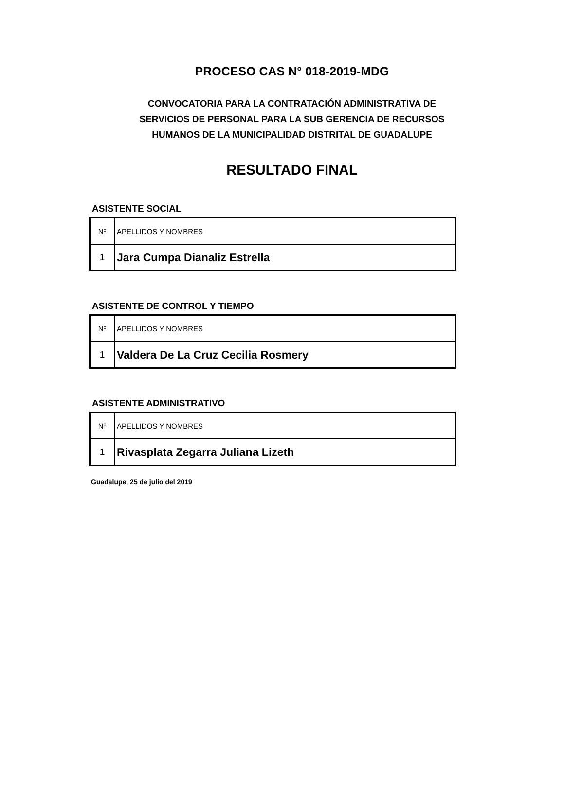PROCESO CAS N° 018-2019-MDG
CONVOCATORIA PARA LA CONTRATACIÓN ADMINISTRATIVA DE SERVICIOS DE PERSONAL PARA LA SUB GERENCIA DE RECURSOS HUMANOS DE LA MUNICIPALIDAD DISTRITAL DE GUADALUPE
RESULTADO FINAL
ASISTENTE SOCIAL
| Nº | APELLIDOS Y NOMBRES |
| 1 | Jara Cumpa Dianaliz Estrella |
ASISTENTE DE CONTROL Y TIEMPO
| Nº | APELLIDOS Y NOMBRES |
| 1 | Valdera De La Cruz Cecilia Rosmery |
ASISTENTE ADMINISTRATIVO
| Nº | APELLIDOS Y NOMBRES |
| 1 | Rivasplata Zegarra Juliana Lizeth |
Guadalupe, 25 de julio del 2019